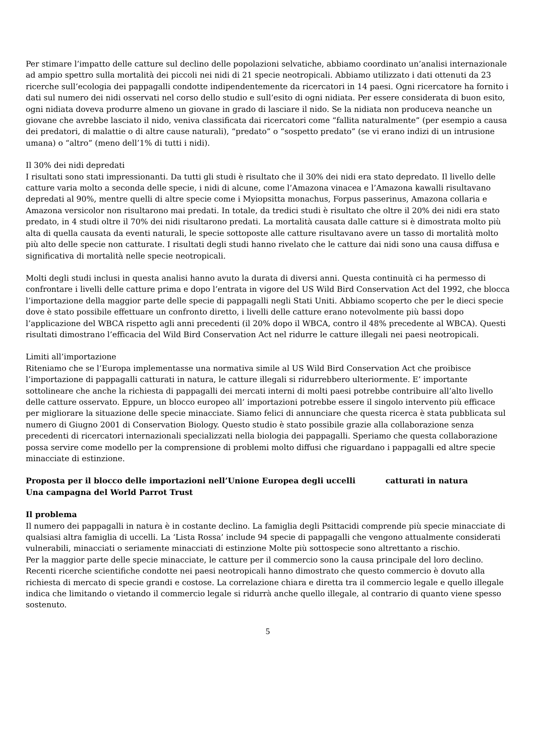Per stimare l’impatto delle catture sul declino delle popolazioni selvatiche, abbiamo coordinato un’analisi internazionale ad ampio spettro sulla mortalità dei piccoli nei nidi di 21 specie neotropicali. Abbiamo utilizzato i dati ottenuti da 23 ricerche sull’ecologia dei pappagalli condotte indipendentemente da ricercatori in 14 paesi. Ogni ricercatore ha fornito i dati sul numero dei nidi osservati nel corso dello studio e sull’esito di ogni nidiata. Per essere considerata di buon esito, ogni nidiata doveva produrre almeno un giovane in grado di lasciare il nido. Se la nidiata non produceva neanche un giovane che avrebbe lasciato il nido, veniva classificata dai ricercatori come “fallita naturalmente” (per esempio a causa dei predatori, di malattie o di altre cause naturali), “predato” o “sospetto predato” (se vi erano indizi di un intrusione umana) o “altro” (meno dell’1% di tutti i nidi).
Il 30% dei nidi depredati
I risultati sono stati impressionanti. Da tutti gli studi è risultato che il 30% dei nidi era stato depredato. Il livello delle catture varia molto a seconda delle specie, i nidi di alcune, come l’Amazona vinacea e l’Amazona kawalli risultavano depredati al 90%, mentre quelli di altre specie come i Myiopsitta monachus, Forpus passerinus, Amazona collaria e Amazona versicolor non risultarono mai predati. In totale, da tredici studi è risultato che oltre il 20% dei nidi era stato predato, in 4 studi oltre il 70% dei nidi risultarono predati. La mortalità causata dalle catture si è dimostrata molto più alta di quella causata da eventi naturali, le specie sottoposte alle catture risultavano avere un tasso di mortalità molto più alto delle specie non catturate. I risultati degli studi hanno rivelato che le catture dai nidi sono una causa diffusa e significativa di mortalità nelle specie neotropicali.
Molti degli studi inclusi in questa analisi hanno avuto la durata di diversi anni. Questa continuità ci ha permesso di confrontare i livelli delle catture prima e dopo l’entrata in vigore del US Wild Bird Conservation Act del 1992, che blocca l’importazione della maggior parte delle specie di pappagalli negli Stati Uniti. Abbiamo scoperto che per le dieci specie dove è stato possibile effettuare un confronto diretto, i livelli delle catture erano notevolmente più bassi dopo l’applicazione del WBCA rispetto agli anni precedenti (il 20% dopo il WBCA, contro il 48% precedente al WBCA). Questi risultati dimostrano l’efficacia del Wild Bird Conservation Act nel ridurre le catture illegali nei paesi neotropicali.
Limiti all’importazione
Riteniamo che se l’Europa implementasse una normativa simile al US Wild Bird Conservation Act che proibisce l’importazione di pappagalli catturati in natura, le catture illegali si ridurrebbero ulteriormente. E’ importante sottolineare che anche la richiesta di pappagalli dei mercati interni di molti paesi potrebbe contribuire all’alto livello delle catture osservato. Eppure, un blocco europeo all’ importazioni potrebbe essere il singolo intervento più efficace per migliorare la situazione delle specie minacciate. Siamo felici di annunciare che questa ricerca è stata pubblicata sul numero di Giugno 2001 di Conservation Biology. Questo studio è stato possibile grazie alla collaborazione senza precedenti di ricercatori internazionali specializzati nella biologia dei pappagalli. Speriamo che questa collaborazione possa servire come modello per la comprensione di problemi molto diffusi che riguardano i pappagalli ed altre specie minacciate di estinzione.
Proposta per il blocco delle importazioni nell’Unione Europea degli uccelli catturati in natura
Una campagna del World Parrot Trust
Il problema
Il numero dei pappagalli in natura è in costante declino. La famiglia degli Psittacidi comprende più specie minacciate di qualsiasi altra famiglia di uccelli. La ‘Lista Rossa’ include 94 specie di pappagalli che vengono attualmente considerati vulnerabili, minacciati o seriamente minacciati di estinzione Molte più sottospecie sono altrettanto a rischio.
Per la maggior parte delle specie minacciate, le catture per il commercio sono la causa principale del loro declino. Recenti ricerche scientifiche condotte nei paesi neotropicali hanno dimostrato che questo commercio è dovuto alla richiesta di mercato di specie grandi e costose. La correlazione chiara e diretta tra il commercio legale e quello illegale indica che limitando o vietando il commercio legale si ridurrà anche quello illegale, al contrario di quanto viene spesso sostenuto.
5